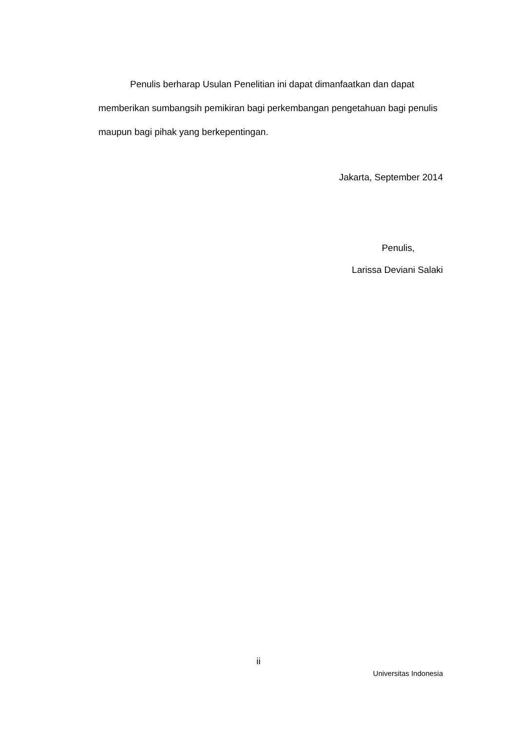Penulis berharap Usulan Penelitian ini dapat dimanfaatkan dan dapat memberikan sumbangsih pemikiran bagi perkembangan pengetahuan bagi penulis maupun bagi pihak yang berkepentingan.
Jakarta, September 2014
Penulis,
Larissa Deviani Salaki
ii
Universitas Indonesia